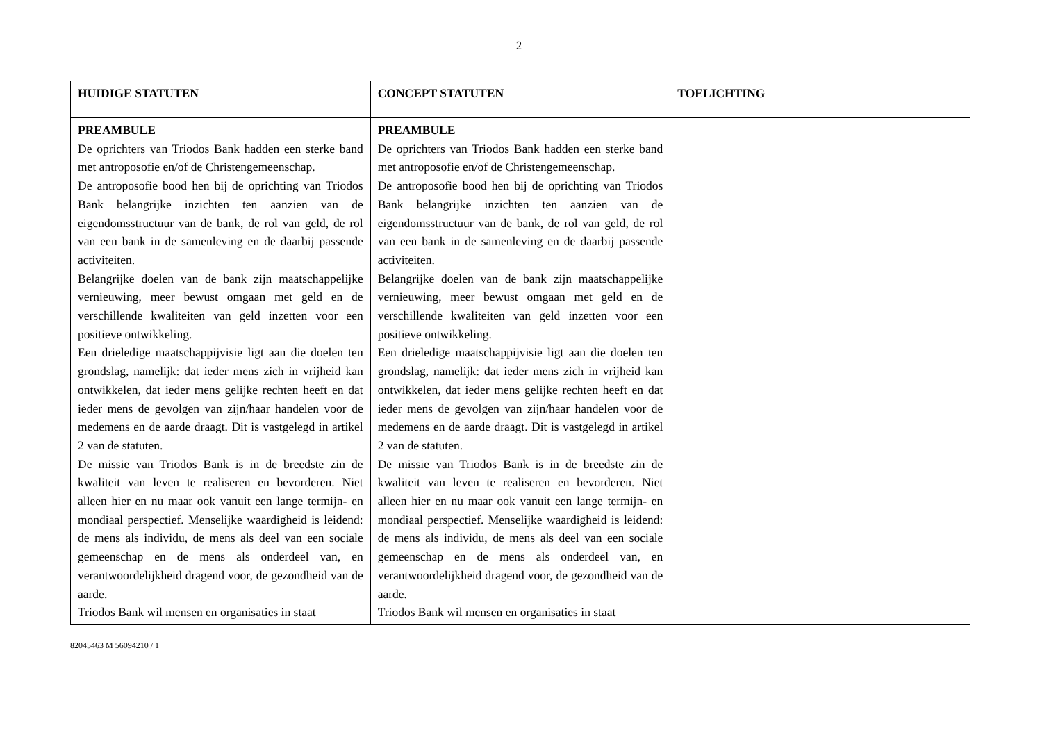2
| HUIDIGE STATUTEN | CONCEPT STATUTEN | TOELICHTING |
| --- | --- | --- |
| PREAMBULE De oprichters van Triodos Bank hadden een sterke band met antroposofie en/of de Christengemeenschap. De antroposofie bood hen bij de oprichting van Triodos Bank belangrijke inzichten ten aanzien van de eigendomsstructuur van de bank, de rol van geld, de rol van een bank in de samenleving en de daarbij passende activiteiten. Belangrijke doelen van de bank zijn maatschappelijke vernieuwing, meer bewust omgaan met geld en de verschillende kwaliteiten van geld inzetten voor een positieve ontwikkeling. Een drieledige maatschappijvisie ligt aan die doelen ten grondslag, namelijk: dat ieder mens zich in vrijheid kan ontwikkelen, dat ieder mens gelijke rechten heeft en dat ieder mens de gevolgen van zijn/haar handelen voor de medemens en de aarde draagt. Dit is vastgelegd in artikel 2 van de statuten. De missie van Triodos Bank is in de breedste zin de kwaliteit van leven te realiseren en bevorderen. Niet alleen hier en nu maar ook vanuit een lange termijn- en mondiaal perspectief. Menselijke waardigheid is leidend: de mens als individu, de mens als deel van een sociale gemeenschap en de mens als onderdeel van, en verantwoordelijkheid dragend voor, de gezondheid van de aarde. Triodos Bank wil mensen en organisaties in staat | PREAMBULE De oprichters van Triodos Bank hadden een sterke band met antroposofie en/of de Christengemeenschap. De antroposofie bood hen bij de oprichting van Triodos Bank belangrijke inzichten ten aanzien van de eigendomsstructuur van de bank, de rol van geld, de rol van een bank in de samenleving en de daarbij passende activiteiten. Belangrijke doelen van de bank zijn maatschappelijke vernieuwing, meer bewust omgaan met geld en de verschillende kwaliteiten van geld inzetten voor een positieve ontwikkeling. Een drieledige maatschappijvisie ligt aan die doelen ten grondslag, namelijk: dat ieder mens zich in vrijheid kan ontwikkelen, dat ieder mens gelijke rechten heeft en dat ieder mens de gevolgen van zijn/haar handelen voor de medemens en de aarde draagt. Dit is vastgelegd in artikel 2 van de statuten. De missie van Triodos Bank is in de breedste zin de kwaliteit van leven te realiseren en bevorderen. Niet alleen hier en nu maar ook vanuit een lange termijn- en mondiaal perspectief. Menselijke waardigheid is leidend: de mens als individu, de mens als deel van een sociale gemeenschap en de mens als onderdeel van, en verantwoordelijkheid dragend voor, de gezondheid van de aarde. Triodos Bank wil mensen en organisaties in staat | |
82045463 M 56094210 / 1